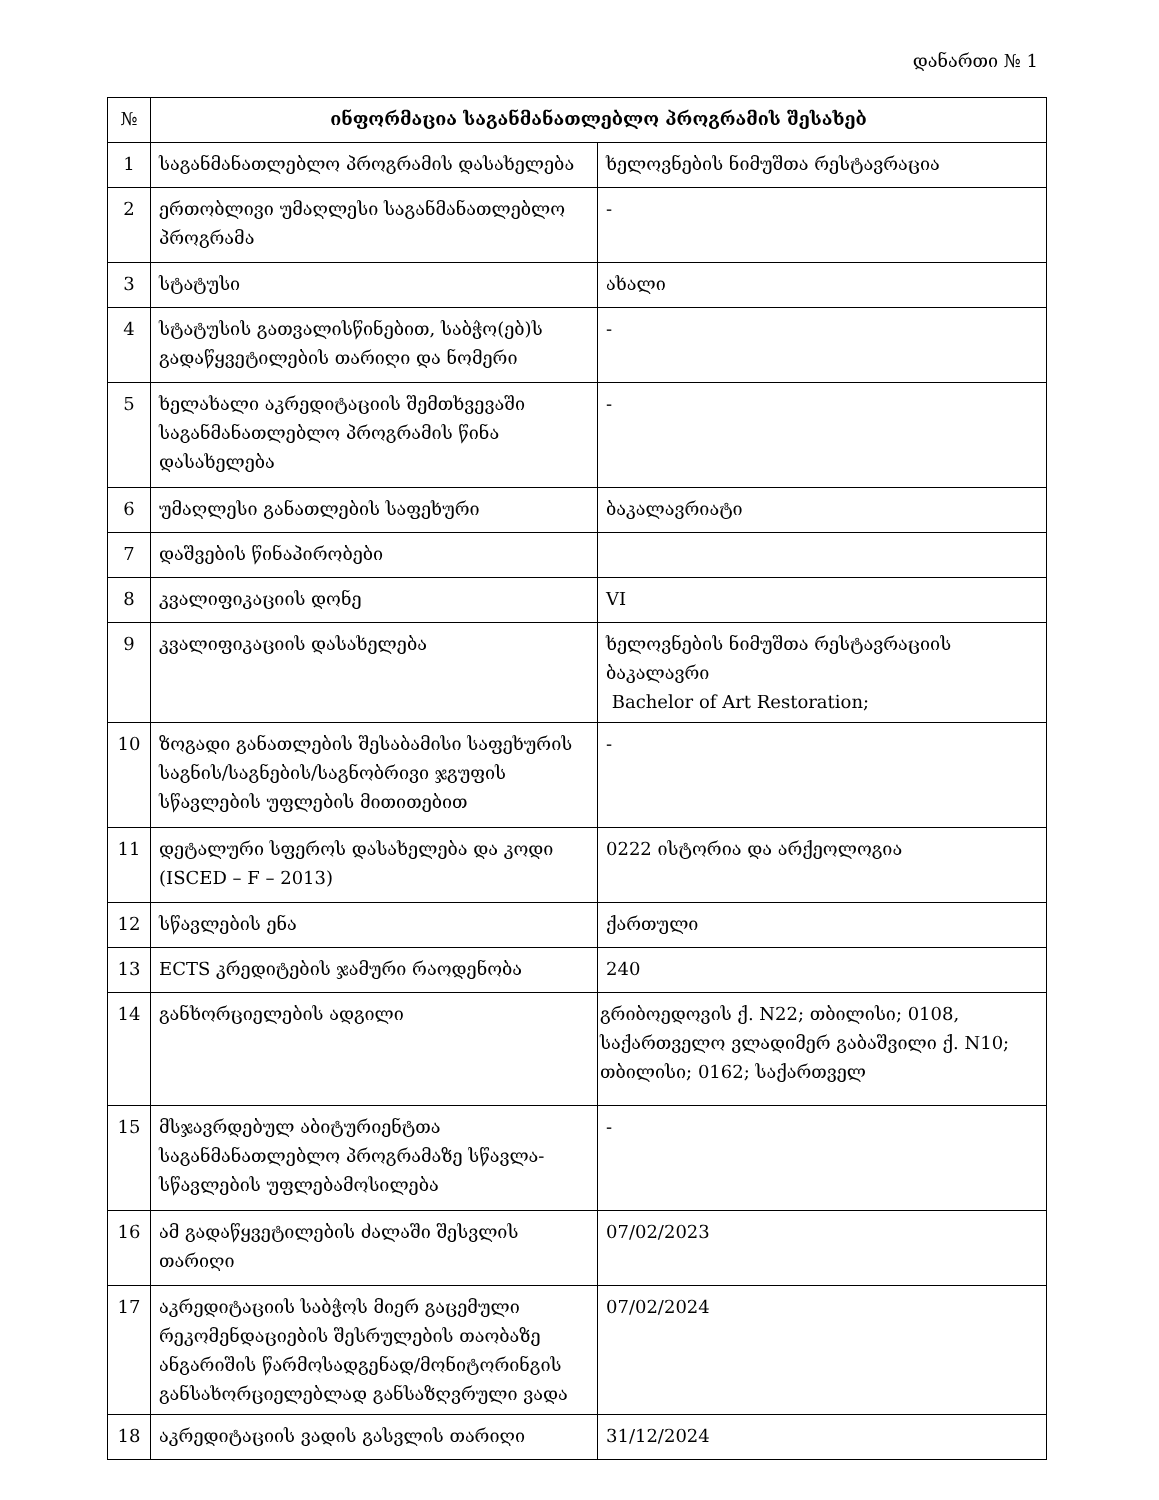დანართი № 1
| № | ინფორმაცია საგანმანათლებლო პროგრამის შესახებ | |
| 1 | საგანმანათლებლო პროგრამის დასახელება | ხელოვნების ნიმუშთა რესტავრაცია |
| 2 | ერთობლივი უმაღლესი საგანმანათლებლო პროგრამა | - |
| 3 | სტატუსი | ახალი |
| 4 | სტატუსის გათვალისწინებით, საბჭო(ებ)ს გადაწყვეტილების თარიღი და ნომერი | - |
| 5 | ხელახალი აკრედიტაციის შემთხვევაში საგანმანათლებლო პროგრამის წინა დასახელება | - |
| 6 | უმაღლესი განათლების საფეხური | ბაკალავრიატი |
| 7 | დაშვების წინაპირობები | |
| 8 | კვალიფიკაციის დონე | VI |
| 9 | კვალიფიკაციის დასახელება | ხელოვნების ნიმუშთა რესტავრაციის ბაკალავრი Bachelor of Art Restoration; |
| 10 | ზოგადი განათლების შესაბამისი საფეხურის საგნის/საგნების/საგნობრივი ჯგუფის სწავლების უფლების მითითებით | - |
| 11 | დეტალური სფეროს დასახელება და კოდი (ISCED – F – 2013) | 0222 ისტორია და არქეოლოგია |
| 12 | სწავლების ენა | ქართული |
| 13 | ECTS კრედიტების ჯამური რაოდენობა | 240 |
| 14 | განხორციელების ადგილი | გრიბოედოვის ქ. N22; თბილისი; 0108, საქართველო ვლადიმერ გაბაშვილი ქ. N10; თბილისი; 0162; საქართველ |
| 15 | მსჯავრდებულ აბიტურიენტთა საგანმანათლებლო პროგრამაზე სწავლა-სწავლების უფლებამოსილება | - |
| 16 | ამ გადაწყვეტილების ძალაში შესვლის თარიღი | 07/02/2023 |
| 17 | აკრედიტაციის საბჭოს მიერ გაცემული რეკომენდაციების შესრულების თაობაზე ანგარიშის წარმოსადგენად/მონიტორინგის განსახორციელებლად განსაზღვრული ვადა | 07/02/2024 |
| 18 | აკრედიტაციის ვადის გასვლის თარიღი | 31/12/2024 |